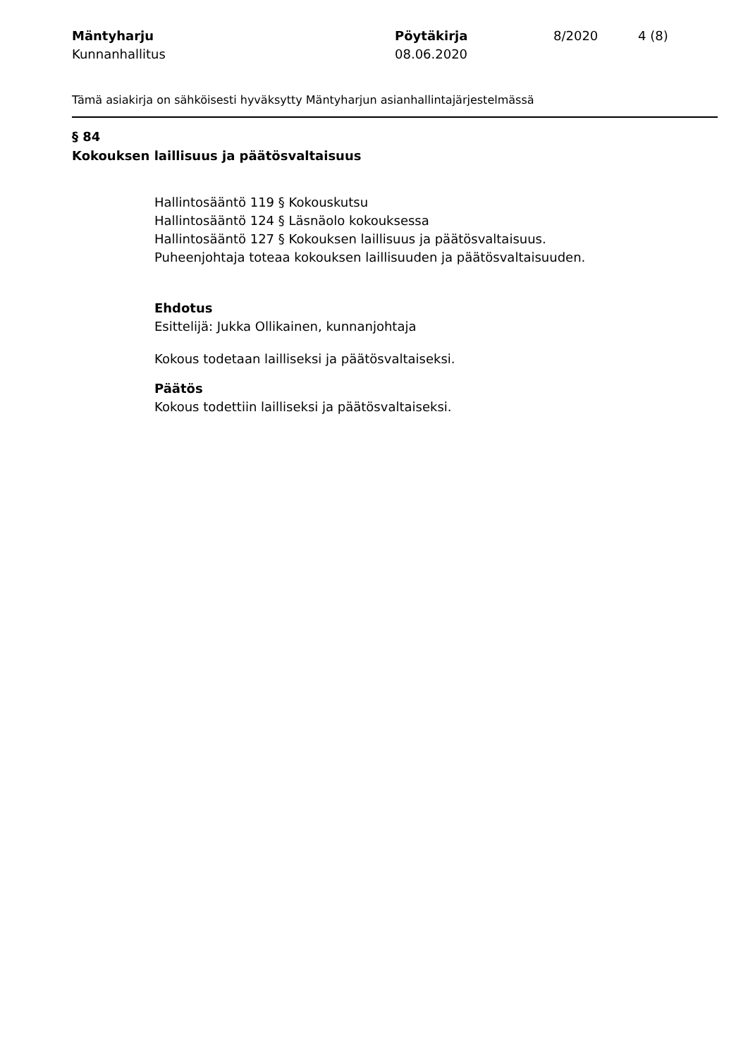Mäntyharju
Kunnanhallitus
Pöytäkirja
08.06.2020
8/2020 4 (8)
Tämä asiakirja on sähköisesti hyväksytty Mäntyharjun asianhallintajärjestelmässä
§ 84
Kokouksen laillisuus ja päätösvaltaisuus
Hallintosääntö 119 § Kokouskutsu
Hallintosääntö 124 § Läsnäolo kokouksessa
Hallintosääntö 127 § Kokouksen laillisuus ja päätösvaltaisuus.
Puheenjohtaja toteaa kokouksen laillisuuden ja päätösvaltaisuuden.
Ehdotus
Esittelijä: Jukka Ollikainen, kunnanjohtaja
Kokous todetaan lailliseksi ja päätösvaltaiseksi.
Päätös
Kokous todettiin lailliseksi ja päätösvaltaiseksi.